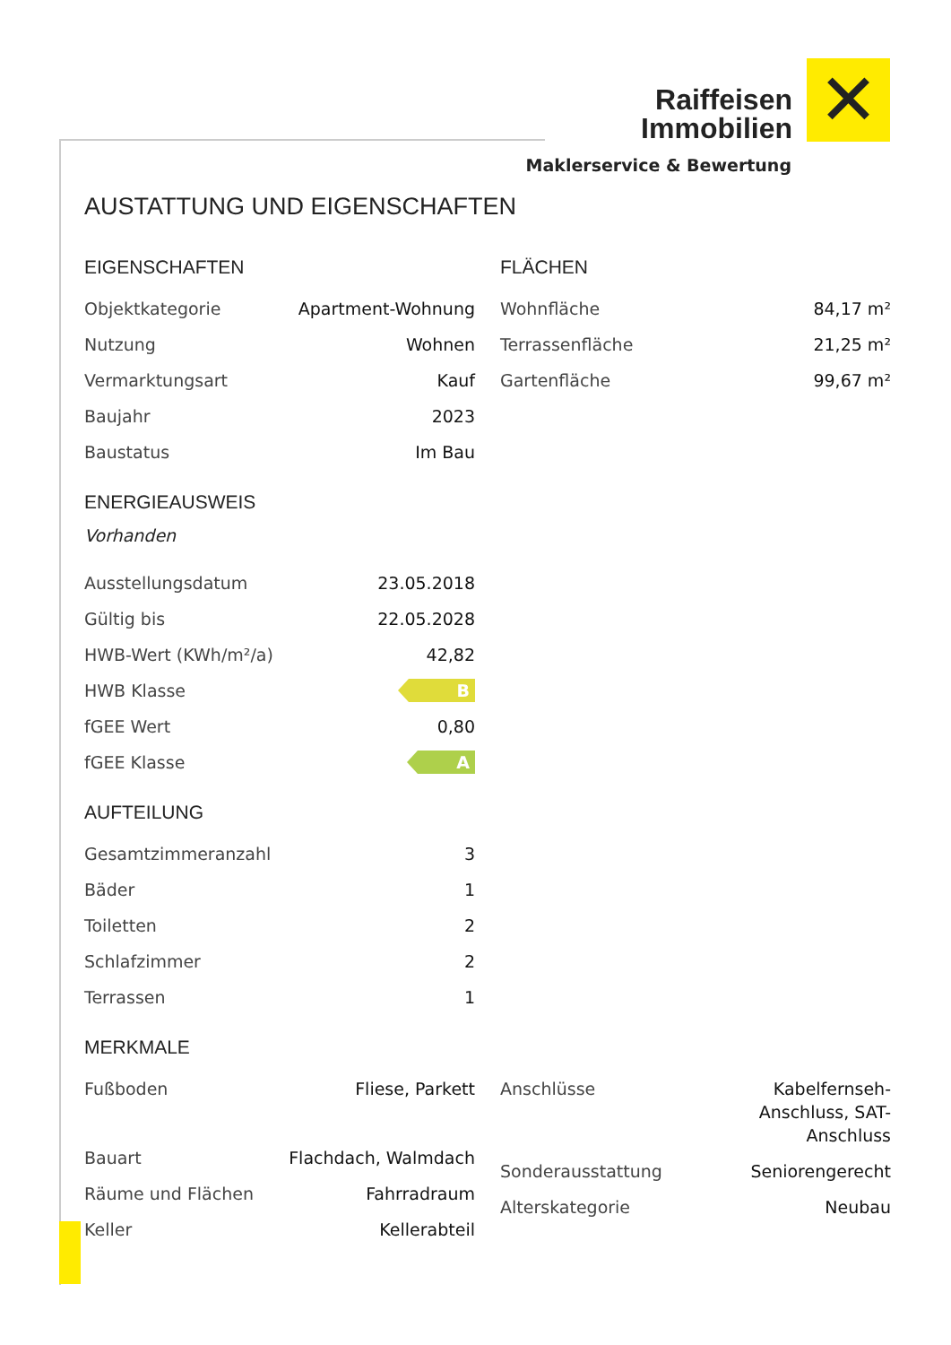Raiffeisen
Immobilien ✕
Maklerservice & Bewertung
AUSTATTUNG UND EIGENSCHAFTEN
EIGENSCHAFTEN
| Objektkategorie | Apartment-Wohnung |
| Nutzung | Wohnen |
| Vermarktungsart | Kauf |
| Baujahr | 2023 |
| Baustatus | Im Bau |
FLÄCHEN
| Wohnfläche | 84,17 m² |
| Terrassenfläche | 21,25 m² |
| Gartenfläche | 99,67 m² |
ENERGIEAUSWEIS
Vorhanden
| Ausstellungsdatum | 23.05.2018 |
| Gültig bis | 22.05.2028 |
| HWB-Wert (KWh/m²/a) | 42,82 |
| HWB Klasse | B |
| fGEE Wert | 0,80 |
| fGEE Klasse | A |
AUFTEILUNG
| Gesamtzimmeranzahl | 3 |
| Bäder | 1 |
| Toiletten | 2 |
| Schlafzimmer | 2 |
| Terrassen | 1 |
MERKMALE
| Fußboden | Fliese, Parkett |
| Bauart | Flachdach, Walmdach |
| Räume und Flächen | Fahrradraum |
| Keller | Kellerabteil |
| Anschlüsse | Kabelfernseh- Anschluss, SAT- Anschluss |
| Sonderausstattung | Seniorengerecht |
| Alterskategorie | Neubau |